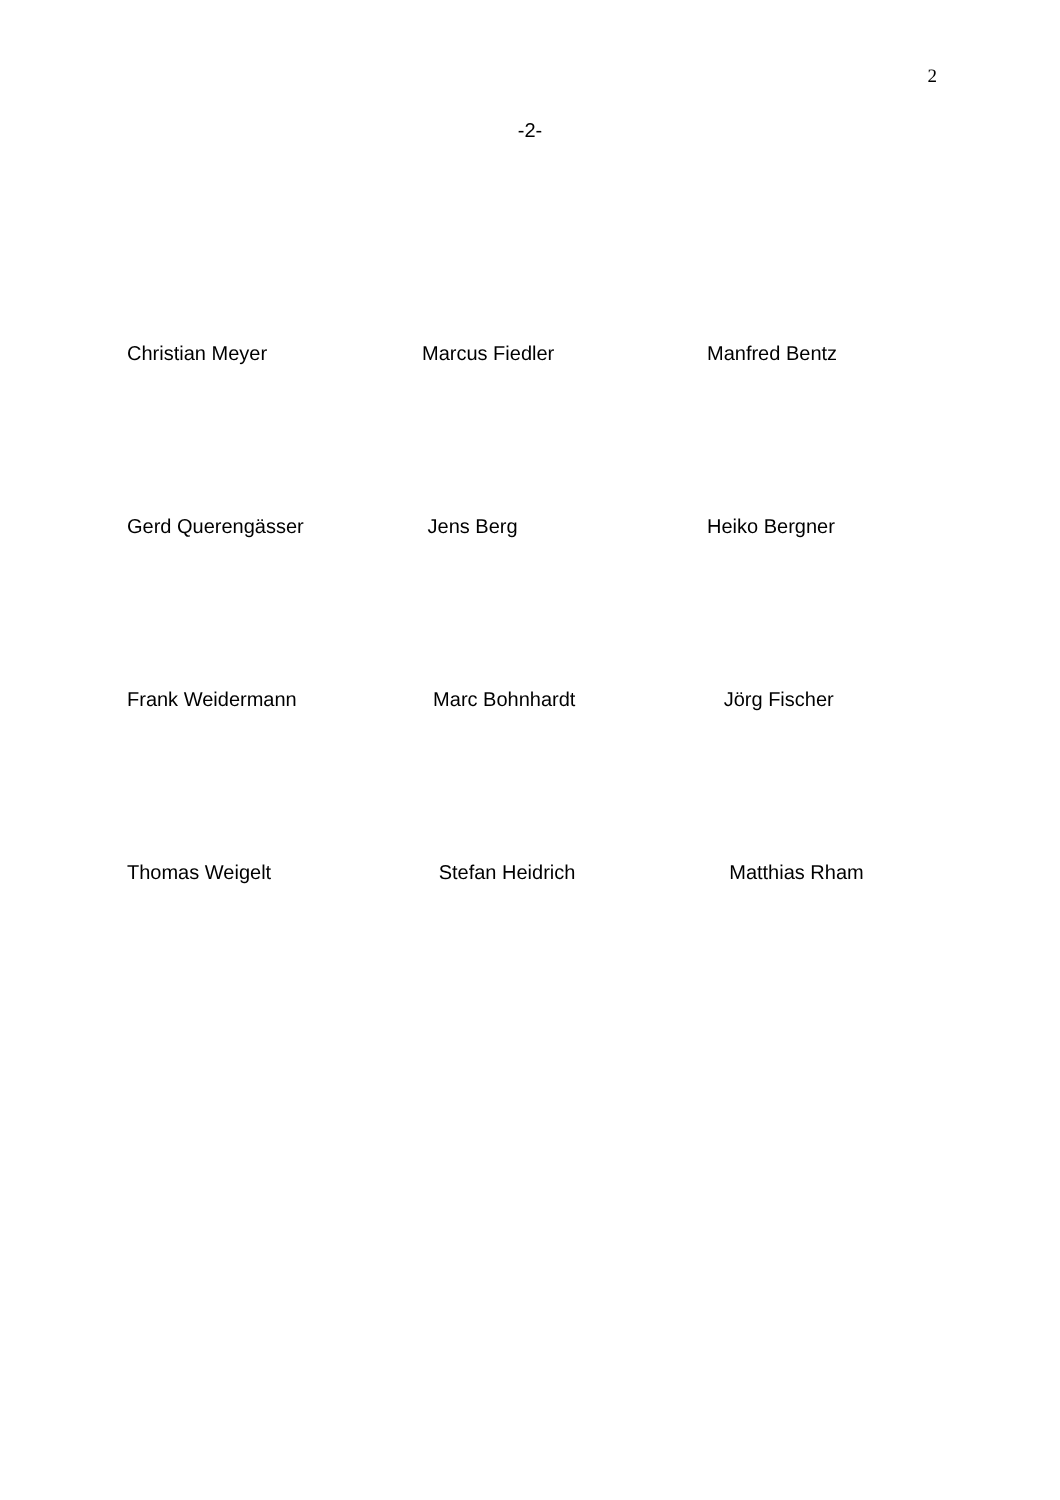2
-2-
Christian Meyer Marcus Fiedler Manfred Bentz
Gerd Querengässer Jens Berg Heiko Bergner
Frank Weidermann Marc Bohnhardt Jörg Fischer
Thomas Weigelt Stefan Heidrich Matthias Rham